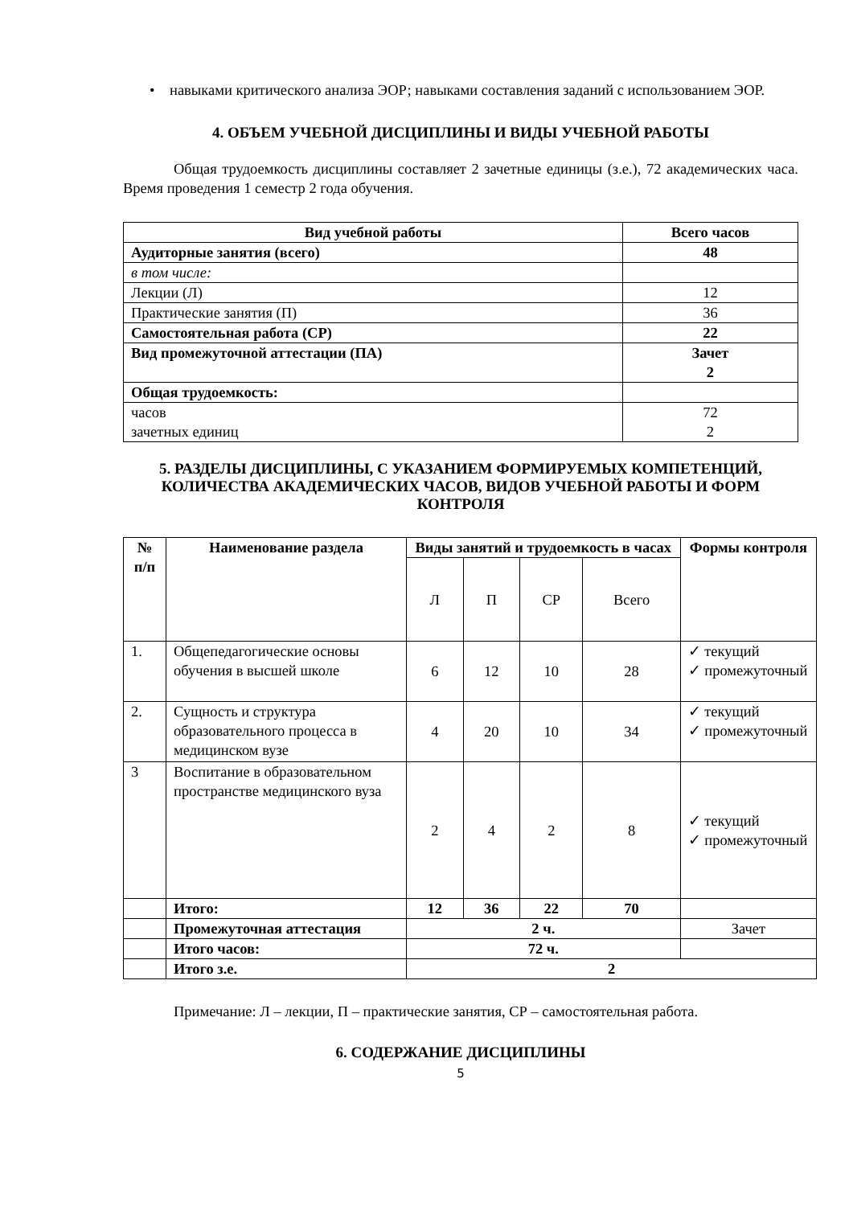• навыками критического анализа ЭОР; навыками составления заданий с использованием ЭОР.
4. ОБЪЕМ УЧЕБНОЙ ДИСЦИПЛИНЫ И ВИДЫ УЧЕБНОЙ РАБОТЫ
Общая трудоемкость дисциплины составляет 2 зачетные единицы (з.е.), 72 академических часа. Время проведения 1 семестр 2 года обучения.
| Вид учебной работы | Всего часов |
| --- | --- |
| Аудиторные занятия (всего) | 48 |
| в том числе: | |
| Лекции (Л) | 12 |
| Практические занятия (П) | 36 |
| Самостоятельная работа (СР) | 22 |
| Вид промежуточной аттестации (ПА) | Зачет 2 |
| Общая трудоемкость: | |
| часов зачетных единиц | 72 2 |
5. РАЗДЕЛЫ ДИСЦИПЛИНЫ, С УКАЗАНИЕМ ФОРМИРУЕМЫХ КОМПЕТЕНЦИЙ, КОЛИЧЕСТВА АКАДЕМИЧЕСКИХ ЧАСОВ, ВИДОВ УЧЕБНОЙ РАБОТЫ И ФОРМ КОНТРОЛЯ
| № п/п | Наименование раздела | Виды занятий и трудоемкость в часах | | | | Формы контроля |
| --- | --- | --- | --- | --- | --- | --- |
| | | Л | П | СР | Всего | |
| 1. | Общепедагогические основы обучения в высшей школе | 6 | 12 | 10 | 28 | ✓ текущий ✓ промежуточный |
| 2. | Сущность и структура образовательного процесса в медицинском вузе | 4 | 20 | 10 | 34 | ✓ текущий ✓ промежуточный |
| 3 | Воспитание в образовательном пространстве медицинского вуза | 2 | 4 | 2 | 8 | ✓ текущий ✓ промежуточный |
| | Итого: | 12 | 36 | 22 | 70 | |
| | Промежуточная аттестация | 2 ч. | | | | Зачет |
| | Итого часов: | 72 ч. | | | | |
| | Итого з.е. | 2 | | | | |
Примечание: Л – лекции, П – практические занятия, СР – самостоятельная работа.
6. СОДЕРЖАНИЕ ДИСЦИПЛИНЫ
5